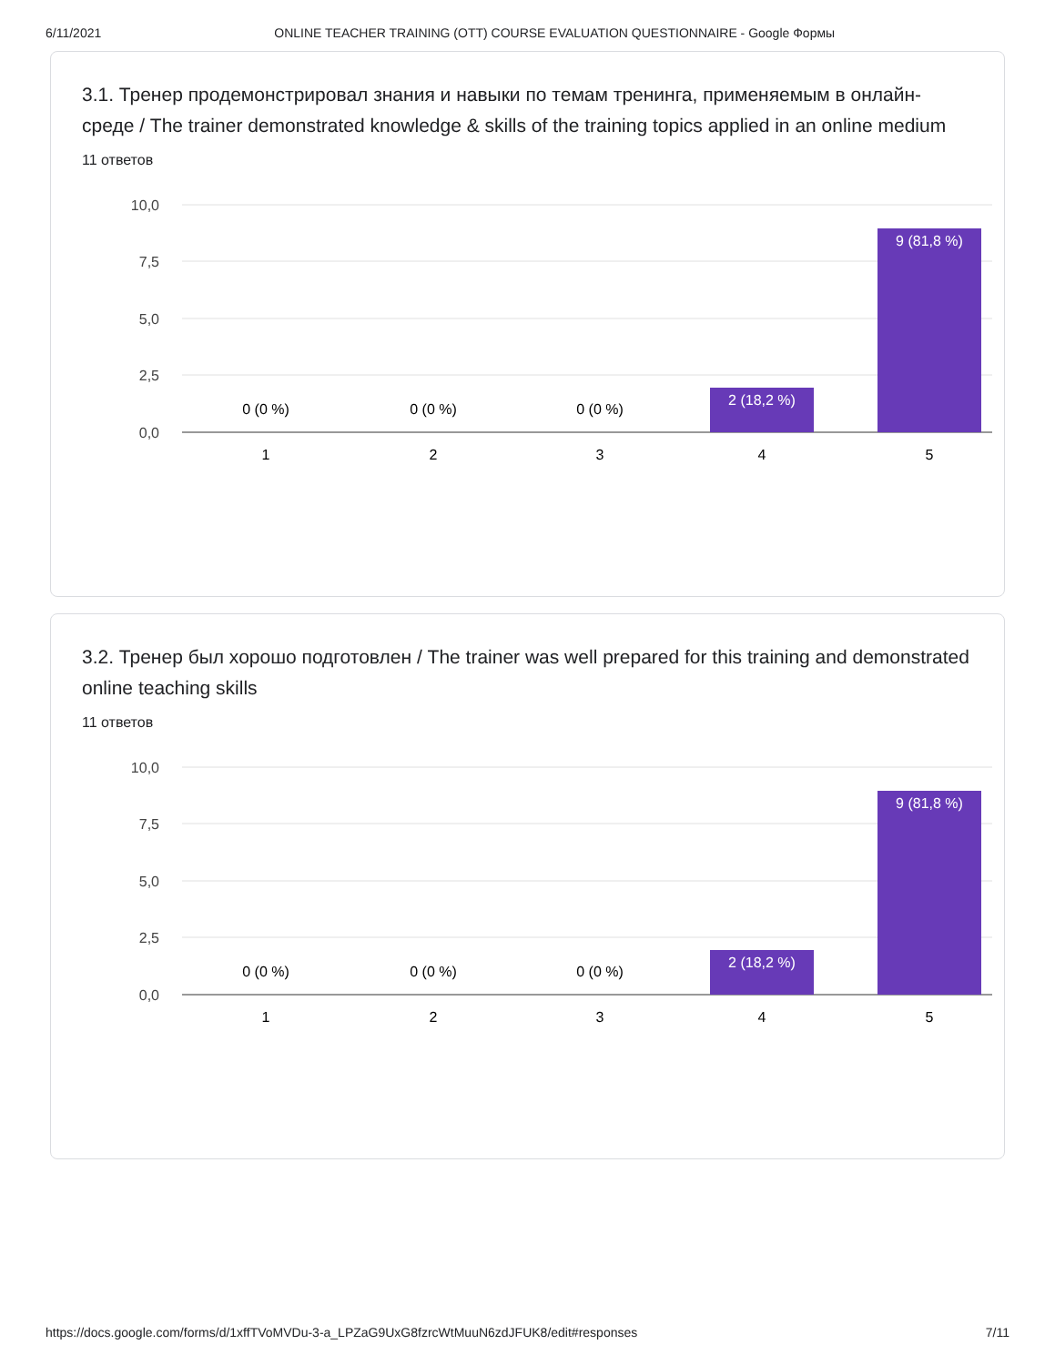6/11/2021 ONLINE TEACHER TRAINING (OTT) COURSE EVALUATION QUESTIONNAIRE - Google Формы
3.1. Тренер продемонстрировал знания и навыки по темам тренинга, применяемым в онлайн-среде / The trainer demonstrated knowledge & skills of the training topics applied in an online medium
11 ответов
10,0
7,5
5,0
2,5
0,0
0 (0 %)
0 (0 %)
0 (0 %)
2 (18,2 %)
9 (81,8 %)
1
2
3
4
5
3.2. Тренер был хорошо подготовлен / The trainer was well prepared for this training and demonstrated online teaching skills
11 ответов
10,0
7,5
5,0
2,5
0,0
0 (0 %)
0 (0 %)
0 (0 %)
2 (18,2 %)
9 (81,8 %)
1
2
3
4
5
https://docs.google.com/forms/d/1xffTVoMVDu-3-a_LPZaG9UxG8fzrcWtMuuN6zdJFUK8/edit#responses 7/11